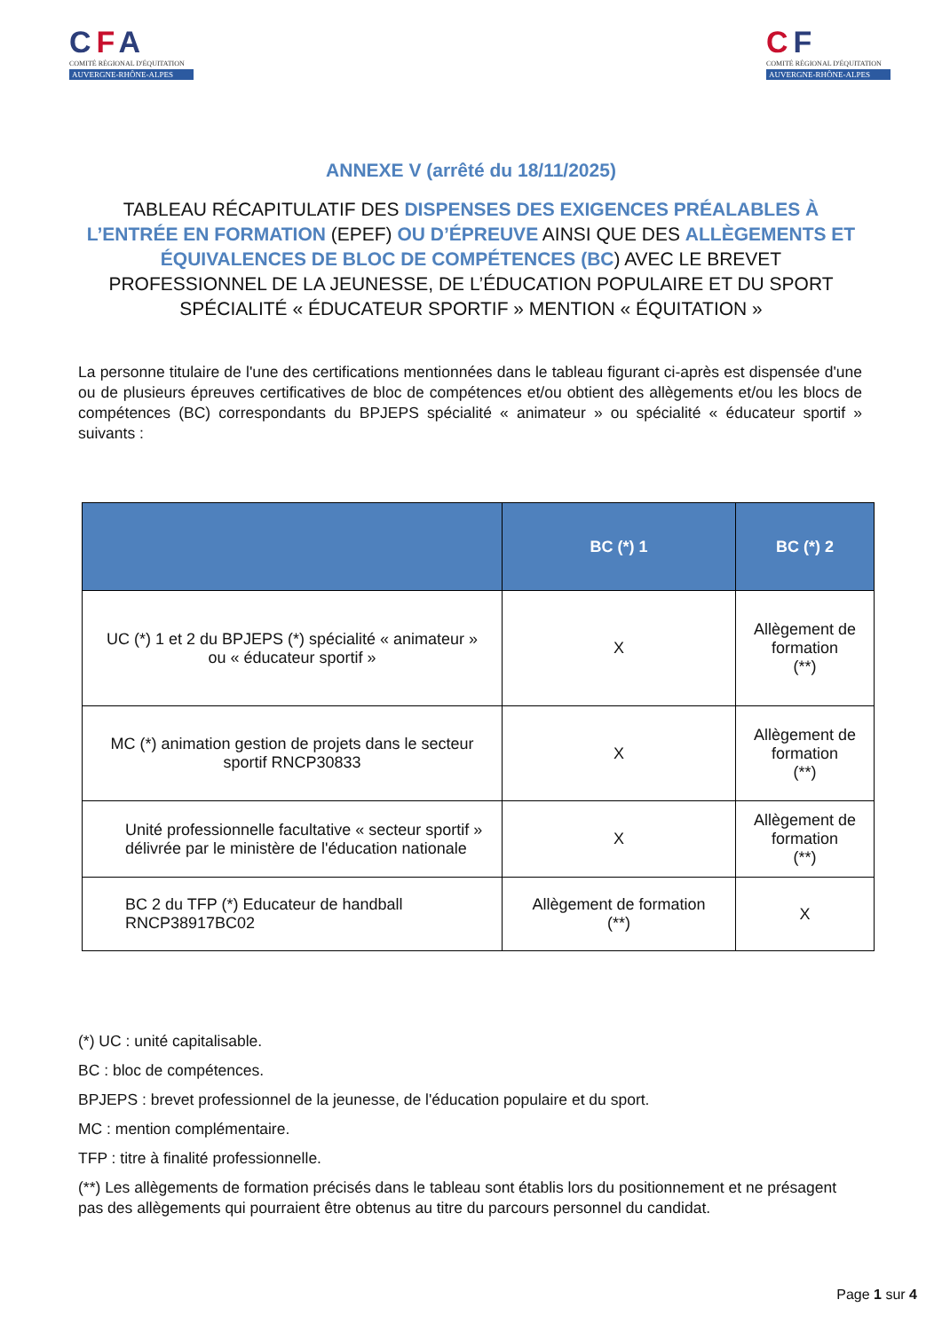CFA
COMITÉ RÉGIONAL D'ÉQUITATION
AUVERGNE-RHÔNE-ALPES
CF
COMITÉ RÉGIONAL D'ÉQUITATION
AUVERGNE-RHÔNE-ALPES
ANNEXE V (arrêté du 18/11/2025)
TABLEAU RÉCAPITULATIF DES DISPENSES DES EXIGENCES PRÉALABLES À L’ENTRÉE EN FORMATION (EPEF) OU D’ÉPREUVE AINSI QUE DES ALLÈGEMENTS ET ÉQUIVALENCES DE BLOC DE COMPÉTENCES (BC) AVEC LE BREVET PROFESSIONNEL DE LA JEUNESSE, DE L’ÉDUCATION POPULAIRE ET DU SPORT SPÉCIALITÉ « ÉDUCATEUR SPORTIF » MENTION « ÉQUITATION »
La personne titulaire de l'une des certifications mentionnées dans le tableau figurant ci-après est dispensée d'une ou de plusieurs épreuves certificatives de bloc de compétences et/ou obtient des allègements et/ou les blocs de compétences (BC) correspondants du BPJEPS spécialité « animateur » ou spécialité « éducateur sportif » suivants :
| | BC (*) 1 | BC (*) 2 |
| --- | --- | --- |
| UC (*) 1 et 2 du BPJEPS (*) spécialité « animateur » ou « éducateur sportif » | X | Allègement de formation (**) |
| MC (*) animation gestion de projets dans le secteur sportif RNCP30833 | X | Allègement de formation (**) |
| Unité professionnelle facultative « secteur sportif » délivrée par le ministère de l'éducation nationale | X | Allègement de formation (**) |
| BC 2 du TFP (*) Educateur de handball RNCP38917BC02 | Allègement de formation (**) | X |
(*) UC : unité capitalisable.
BC : bloc de compétences.
BPJEPS : brevet professionnel de la jeunesse, de l'éducation populaire et du sport.
MC : mention complémentaire.
TFP : titre à finalité professionnelle.
(**) Les allègements de formation précisés dans le tableau sont établis lors du positionnement et ne présagent pas des allègements qui pourraient être obtenus au titre du parcours personnel du candidat.
Page 1 sur 4